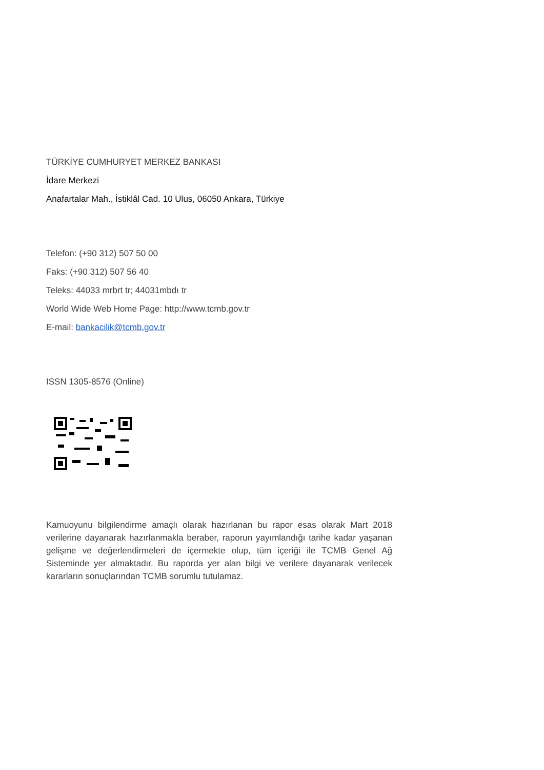TÜRKİYE CUMHURYET MERKEZ BANKASI
İdare Merkezi
Anafartalar Mah., İstiklâl Cad. 10 Ulus, 06050 Ankara, Türkiye
Telefon: (+90 312) 507 50 00
Faks: (+90 312) 507 56 40
Teleks: 44033 mrbrt tr; 44031mbdı tr
World Wide Web Home Page: http://www.tcmb.gov.tr
E-mail: bankacilik@tcmb.gov.tr
ISSN 1305-8576 (Online)
Kamuoyunu bilgilendirme amaçlı olarak hazırlanan bu rapor esas olarak Mart 2018 verilerine dayanarak hazırlanmakla beraber, raporun yayımlandığı tarihe kadar yaşanan gelişme ve değerlendirmeleri de içermekte olup, tüm içeriği ile TCMB Genel Ağ Sisteminde yer almaktadır. Bu raporda yer alan bilgi ve verilere dayanarak verilecek kararların sonuçlarından TCMB sorumlu tutulamaz.